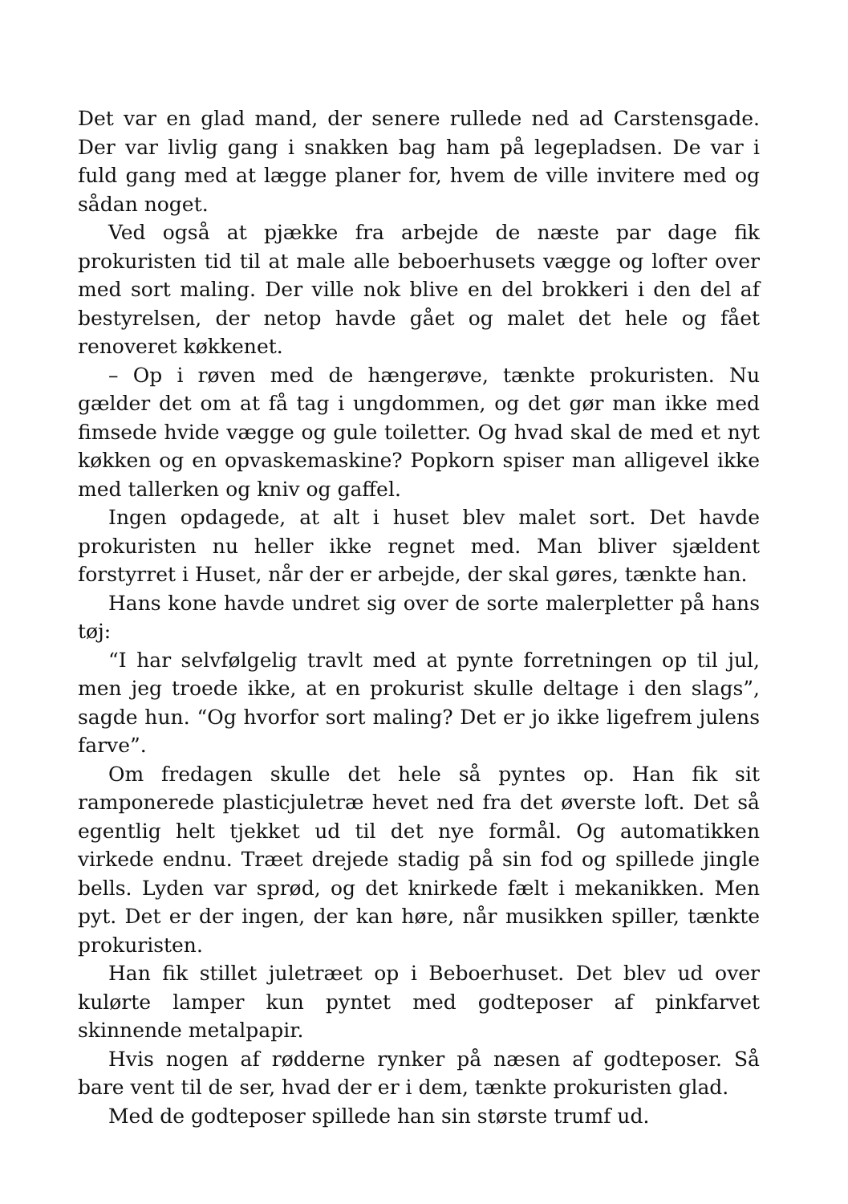Det var en glad mand, der senere rullede ned ad Carstensgade. Der var livlig gang i snakken bag ham på legepladsen. De var i fuld gang med at lægge planer for, hvem de ville invitere med og sådan noget.
Ved også at pjække fra arbejde de næste par dage fik prokuristen tid til at male alle beboerhusets vægge og lofter over med sort maling. Der ville nok blive en del brokkeri i den del af bestyrelsen, der netop havde gået og malet det hele og fået renoveret køkkenet.
– Op i røven med de hængerøve, tænkte prokuristen. Nu gælder det om at få tag i ungdommen, og det gør man ikke med fimsede hvide vægge og gule toiletter. Og hvad skal de med et nyt køkken og en opvaskemaskine? Popkorn spiser man alligevel ikke med tallerken og kniv og gaffel.
Ingen opdagede, at alt i huset blev malet sort. Det havde prokuristen nu heller ikke regnet med. Man bliver sjældent forstyrret i Huset, når der er arbejde, der skal gøres, tænkte han.
Hans kone havde undret sig over de sorte malerpletter på hans tøj:
“I har selvfølgelig travlt med at pynte forretningen op til jul, men jeg troede ikke, at en prokurist skulle deltage i den slags”, sagde hun. “Og hvorfor sort maling? Det er jo ikke ligefrem julens farve”.
Om fredagen skulle det hele så pyntes op. Han fik sit ramponerede plasticjuletræ hevet ned fra det øverste loft. Det så egentlig helt tjekket ud til det nye formål. Og automatikken virkede endnu. Træet drejede stadig på sin fod og spillede jingle bells. Lyden var sprød, og det knirkede fælt i mekanikken. Men pyt. Det er der ingen, der kan høre, når musikken spiller, tænkte prokuristen.
Han fik stillet juletræet op i Beboerhuset. Det blev ud over kulørte lamper kun pyntet med godteposer af pinkfarvet skinnende metalpapir.
Hvis nogen af rødderne rynker på næsen af godteposer. Så bare vent til de ser, hvad der er i dem, tænkte prokuristen glad.
Med de godteposer spillede han sin største trumf ud.